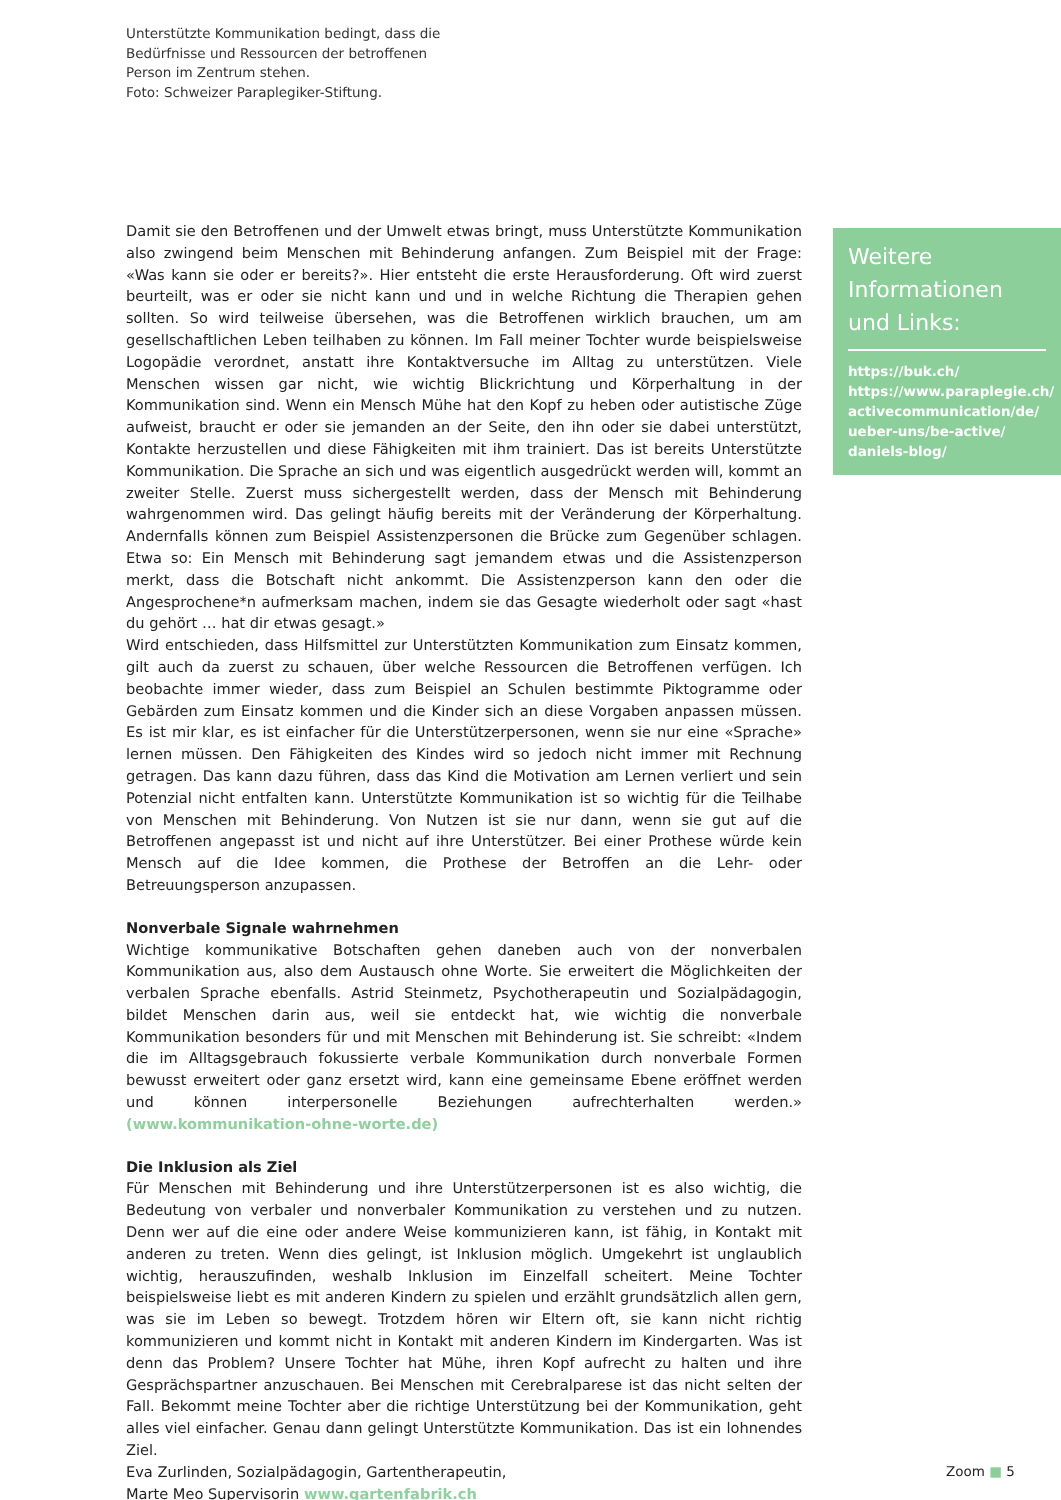Unterstützte Kommunikation bedingt, dass die
Bedürfnisse und Ressourcen der betroffenen
Person im Zentrum stehen.
Foto: Schweizer Paraplegiker-Stiftung.
Damit sie den Betroffenen und der Umwelt etwas bringt, muss Unterstützte Kommunikation also zwingend beim Menschen mit Behinderung anfangen. Zum Beispiel mit der Frage: «Was kann sie oder er bereits?». Hier entsteht die erste Herausforderung. Oft wird zuerst beurteilt, was er oder sie nicht kann und und in welche Richtung die Therapien gehen sollten. So wird teilweise übersehen, was die Betroffenen wirklich brauchen, um am gesellschaftlichen Leben teilhaben zu können. Im Fall meiner Tochter wurde beispielsweise Logopädie verordnet, anstatt ihre Kontaktversuche im Alltag zu unterstützen. Viele Menschen wissen gar nicht, wie wichtig Blickrichtung und Körperhaltung in der Kommunikation sind. Wenn ein Mensch Mühe hat den Kopf zu heben oder autistische Züge aufweist, braucht er oder sie jemanden an der Seite, den ihn oder sie dabei unterstützt, Kontakte herzustellen und diese Fähigkeiten mit ihm trainiert. Das ist bereits Unterstützte Kommunikation. Die Sprache an sich und was eigentlich ausgedrückt werden will, kommt an zweiter Stelle. Zuerst muss sichergestellt werden, dass der Mensch mit Behinderung wahrgenommen wird. Das gelingt häufig bereits mit der Veränderung der Körperhaltung. Andernfalls können zum Beispiel Assistenzpersonen die Brücke zum Gegenüber schlagen. Etwa so: Ein Mensch mit Behinderung sagt jemandem etwas und die Assistenzperson merkt, dass die Botschaft nicht ankommt. Die Assistenzperson kann den oder die Angesprochene*n aufmerksam machen, indem sie das Gesagte wiederholt oder sagt «hast du gehört … hat dir etwas gesagt.»
Wird entschieden, dass Hilfsmittel zur Unterstützten Kommunikation zum Einsatz kommen, gilt auch da zuerst zu schauen, über welche Ressourcen die Betroffenen verfügen. Ich beobachte immer wieder, dass zum Beispiel an Schulen bestimmte Piktogramme oder Gebärden zum Einsatz kommen und die Kinder sich an diese Vorgaben anpassen müssen. Es ist mir klar, es ist einfacher für die Unterstützerpersonen, wenn sie nur eine «Sprache» lernen müssen. Den Fähigkeiten des Kindes wird so jedoch nicht immer mit Rechnung getragen. Das kann dazu führen, dass das Kind die Motivation am Lernen verliert und sein Potenzial nicht entfalten kann. Unterstützte Kommunikation ist so wichtig für die Teilhabe von Menschen mit Behinderung. Von Nutzen ist sie nur dann, wenn sie gut auf die Betroffenen angepasst ist und nicht auf ihre Unterstützer. Bei einer Prothese würde kein Mensch auf die Idee kommen, die Prothese der Betroffen an die Lehr- oder Betreuungsperson anzupassen.
Nonverbale Signale wahrnehmen
Wichtige kommunikative Botschaften gehen daneben auch von der nonverbalen Kommunikation aus, also dem Austausch ohne Worte. Sie erweitert die Möglichkeiten der verbalen Sprache ebenfalls. Astrid Steinmetz, Psychotherapeutin und Sozialpädagogin, bildet Menschen darin aus, weil sie entdeckt hat, wie wichtig die nonverbale Kommunikation besonders für und mit Menschen mit Behinderung ist. Sie schreibt: «Indem die im Alltagsgebrauch fokussierte verbale Kommunikation durch nonverbale Formen bewusst erweitert oder ganz ersetzt wird, kann eine gemeinsame Ebene eröffnet werden und können interpersonelle Beziehungen aufrechterhalten werden.» (www.kommunikation-ohne-worte.de)
Die Inklusion als Ziel
Für Menschen mit Behinderung und ihre Unterstützerpersonen ist es also wichtig, die Bedeutung von verbaler und nonverbaler Kommunikation zu verstehen und zu nutzen. Denn wer auf die eine oder andere Weise kommunizieren kann, ist fähig, in Kontakt mit anderen zu treten. Wenn dies gelingt, ist Inklusion möglich. Umgekehrt ist unglaublich wichtig, herauszufinden, weshalb Inklusion im Einzelfall scheitert. Meine Tochter beispielsweise liebt es mit anderen Kindern zu spielen und erzählt grundsätzlich allen gern, was sie im Leben so bewegt. Trotzdem hören wir Eltern oft, sie kann nicht richtig kommunizieren und kommt nicht in Kontakt mit anderen Kindern im Kindergarten. Was ist denn das Problem? Unsere Tochter hat Mühe, ihren Kopf aufrecht zu halten und ihre Gesprächspartner anzuschauen. Bei Menschen mit Cerebralparese ist das nicht selten der Fall. Bekommt meine Tochter aber die richtige Unterstützung bei der Kommunikation, geht alles viel einfacher. Genau dann gelingt Unterstützte Kommunikation. Das ist ein lohnendes Ziel.
Eva Zurlinden, Sozialpädagogin, Gartentherapeutin,
Marte Meo Supervisorin www.gartenfabrik.ch
Weitere Informationen und Links:
https://buk.ch/
https://www.paraplegie.ch/ activecommunication/de/ ueber-uns/be-active/ daniels-blog/
Zoom ■ 5